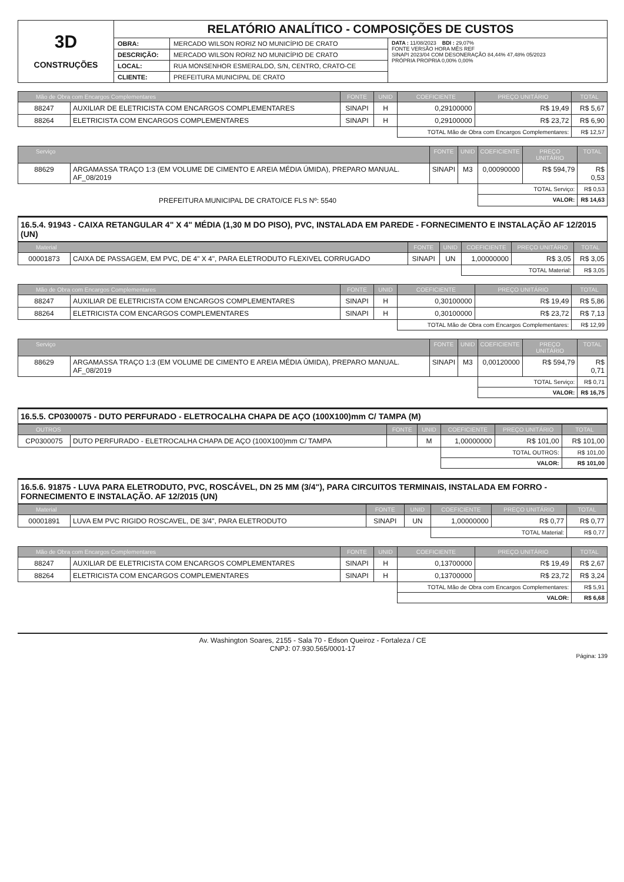| 3D CONSTRUÇÕES | RELATÓRIO ANALÍTICO - COMPOSIÇÕES DE CUSTOS | | |
| | OBRA: | MERCADO WILSON RORIZ NO MUNICÍPIO DE CRATO | DATA : 11/08/2023 BDI : 29,07% FONTE VERSÃO HORA MÊS REF SINAPI 2023/04 COM DESONERAÇÃO 84,44% 47,48% 05/2023 PRÓPRIA PROPRIA 0,00% 0,00% |
| | DESCRIÇÃO: | MERCADO WILSON RORIZ NO MUNICÍPIO DE CRATO | |
| | LOCAL: | RUA MONSENHOR ESMERALDO, S/N, CENTRO, CRATO-CE | |
| | CLIENTE: | PREFEITURA MUNICIPAL DE CRATO | |
| Mão de Obra com Encargos Complementares | | FONTE | UNID | COEFICIENTE | PREÇO UNITÁRIO | TOTAL |
| --- | --- | --- | --- | --- | --- | --- |
| 88247 | AUXILIAR DE ELETRICISTA COM ENCARGOS COMPLEMENTARES | SINAPI | H | 0,29100000 | R$ 19,49 | R$ 5,67 |
| 88264 | ELETRICISTA COM ENCARGOS COMPLEMENTARES | SINAPI | H | 0,29100000 | R$ 23,72 | R$ 6,90 |
| | | | | TOTAL Mão de Obra com Encargos Complementares: | | R$ 12,57 |
| Serviço | | FONTE | UNID | COEFICIENTE | PREÇO UNITÁRIO | TOTAL |
| --- | --- | --- | --- | --- | --- | --- |
| 88629 | ARGAMASSA TRAÇO 1:3 (EM VOLUME DE CIMENTO E AREIA MÉDIA ÚMIDA), PREPARO MANUAL. AF_08/2019 | SINAPI | M3 | 0,00090000 | R$ 594,79 | R$ 0,53 |
| | | | | TOTAL Serviço: | | R$ 0,53 |
| PREFEITURA MUNICIPAL DE CRATO/CE FLS Nº: 5540 | | | | VALOR: | | R$ 14,63 |
16.5.4. 91943 - CAIXA RETANGULAR 4" X 4" MÉDIA (1,30 M DO PISO), PVC, INSTALADA EM PAREDE - FORNECIMENTO E INSTALAÇÃO AF 12/2015 (UN)
| Material | | FONTE | UNID | COEFICIENTE | PREÇO UNITÁRIO | TOTAL |
| --- | --- | --- | --- | --- | --- | --- |
| 00001873 | CAIXA DE PASSAGEM, EM PVC, DE 4" X 4", PARA ELETRODUTO FLEXIVEL CORRUGADO | SINAPI | UN | 1,00000000 | R$ 3,05 | R$ 3,05 |
| | | | | TOTAL Material: | | R$ 3,05 |
| Mão de Obra com Encargos Complementares | | FONTE | UNID | COEFICIENTE | PREÇO UNITÁRIO | TOTAL |
| --- | --- | --- | --- | --- | --- | --- |
| 88247 | AUXILIAR DE ELETRICISTA COM ENCARGOS COMPLEMENTARES | SINAPI | H | 0,30100000 | R$ 19,49 | R$ 5,86 |
| 88264 | ELETRICISTA COM ENCARGOS COMPLEMENTARES | SINAPI | H | 0,30100000 | R$ 23,72 | R$ 7,13 |
| | | | | TOTAL Mão de Obra com Encargos Complementares: | | R$ 12,99 |
| Serviço | | FONTE | UNID | COEFICIENTE | PREÇO UNITÁRIO | TOTAL |
| --- | --- | --- | --- | --- | --- | --- |
| 88629 | ARGAMASSA TRAÇO 1:3 (EM VOLUME DE CIMENTO E AREIA MÉDIA ÚMIDA), PREPARO MANUAL. AF_08/2019 | SINAPI | M3 | 0,00120000 | R$ 594,79 | R$ 0,71 |
| | | | | TOTAL Serviço: | | R$ 0,71 |
| | | | | VALOR: | | R$ 16,75 |
16.5.5. CP0300075 - DUTO PERFURADO - ELETROCALHA CHAPA DE AÇO (100X100)mm C/ TAMPA (M)
| OUTROS | | FONTE | UNID | COEFICIENTE | PREÇO UNITÁRIO | TOTAL |
| --- | --- | --- | --- | --- | --- | --- |
| CP0300075 | DUTO PERFURADO - ELETROCALHA CHAPA DE AÇO (100X100)mm C/ TAMPA | | M | 1,00000000 | R$ 101,00 | R$ 101,00 |
| | | | | TOTAL OUTROS: | | R$ 101,00 |
| | | | | VALOR: | | R$ 101,00 |
16.5.6. 91875 - LUVA PARA ELETRODUTO, PVC, ROSCÁVEL, DN 25 MM (3/4"), PARA CIRCUITOS TERMINAIS, INSTALADA EM FORRO - FORNECIMENTO E INSTALAÇÃO. AF 12/2015 (UN)
| Material | | FONTE | UNID | COEFICIENTE | PREÇO UNITÁRIO | TOTAL |
| --- | --- | --- | --- | --- | --- | --- |
| 00001891 | LUVA EM PVC RIGIDO ROSCAVEL, DE 3/4", PARA ELETRODUTO | SINAPI | UN | 1,00000000 | R$ 0,77 | R$ 0,77 |
| | | | | TOTAL Material: | | R$ 0,77 |
| Mão de Obra com Encargos Complementares | | FONTE | UNID | COEFICIENTE | PREÇO UNITÁRIO | TOTAL |
| --- | --- | --- | --- | --- | --- | --- |
| 88247 | AUXILIAR DE ELETRICISTA COM ENCARGOS COMPLEMENTARES | SINAPI | H | 0,13700000 | R$ 19,49 | R$ 2,67 |
| 88264 | ELETRICISTA COM ENCARGOS COMPLEMENTARES | SINAPI | H | 0,13700000 | R$ 23,72 | R$ 3,24 |
| | | | | TOTAL Mão de Obra com Encargos Complementares: | | R$ 5,91 |
| | | | | VALOR: | | R$ 6,68 |
Av. Washington Soares, 2155 - Sala 70 - Edson Queiroz - Fortaleza / CE
CNPJ: 07.930.565/0001-17
Página: 139